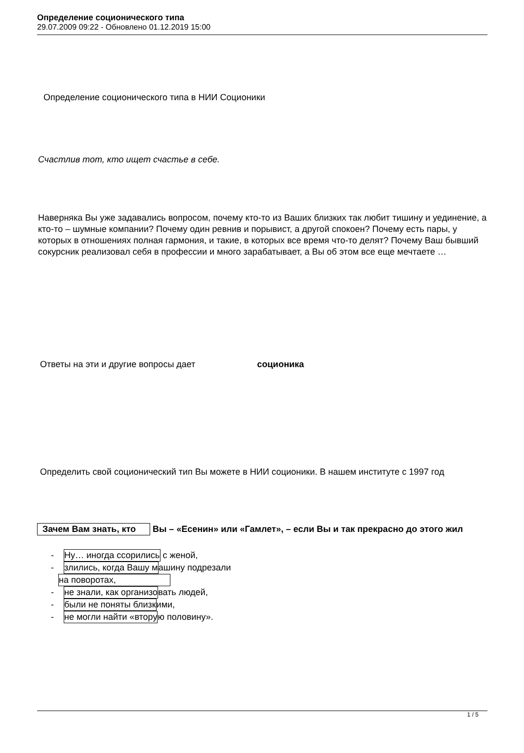Определение соционического типа
29.07.2009 09:22 - Обновлено 01.12.2019 15:00
Определение соционического типа в НИИ Соционики
Счастлив тот, кто ищет счастье в себе.
Наверняка Вы уже задавались вопросом, почему кто-то из Ваших близких так любит тишину и уединение, а кто-то – шумные компании? Почему один ревнив и порывист, а другой спокоен? Почему есть пары, у которых в отношениях полная гармония, и такие, в которых все время что-то делят? Почему Ваш бывший сокурсник реализовал себя в профессии и много зарабатывает, а Вы об этом все еще мечтаете …
Ответы на эти и другие вопросы дает соционика
Определить свой соционический тип Вы можете в НИИ соционики. В нашем институте с 1997 год
Зачем Вам знать, кто Вы – «Есенин» или «Гамлет», – если Вы и так прекрасно до этого жил
- Ну… иногда ссорились с женой,
- злились, когда Вашу машину подрезали
на поворотах,
- не знали, как организовать людей,
- были не поняты близкими,
- не могли найти «вторую половину».
1 / 5